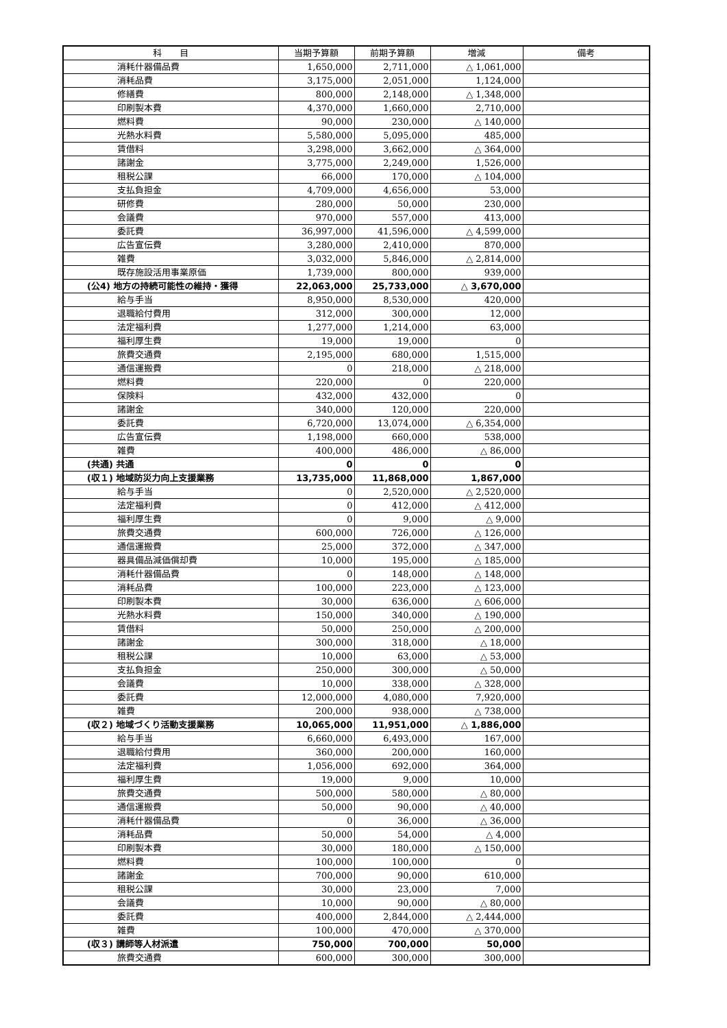| 科 目 | 当期予算額 | 前期予算額 | 増減 | 備考 |
| --- | --- | --- | --- | --- |
| 消耗什器備品費 | 1,650,000 | 2,711,000 | △ 1,061,000 | |
| 消耗品費 | 3,175,000 | 2,051,000 | 1,124,000 | |
| 修繕費 | 800,000 | 2,148,000 | △ 1,348,000 | |
| 印刷製本費 | 4,370,000 | 1,660,000 | 2,710,000 | |
| 燃料費 | 90,000 | 230,000 | △ 140,000 | |
| 光熱水料費 | 5,580,000 | 5,095,000 | 485,000 | |
| 賃借料 | 3,298,000 | 3,662,000 | △ 364,000 | |
| 諸謝金 | 3,775,000 | 2,249,000 | 1,526,000 | |
| 租税公課 | 66,000 | 170,000 | △ 104,000 | |
| 支払負担金 | 4,709,000 | 4,656,000 | 53,000 | |
| 研修費 | 280,000 | 50,000 | 230,000 | |
| 会議費 | 970,000 | 557,000 | 413,000 | |
| 委託費 | 36,997,000 | 41,596,000 | △ 4,599,000 | |
| 広告宣伝費 | 3,280,000 | 2,410,000 | 870,000 | |
| 雑費 | 3,032,000 | 5,846,000 | △ 2,814,000 | |
| 既存施設活用事業原価 | 1,739,000 | 800,000 | 939,000 | |
| (公4) 地方の持続可能性の維持・獲得 | 22,063,000 | 25,733,000 | △ 3,670,000 | |
| 給与手当 | 8,950,000 | 8,530,000 | 420,000 | |
| 退職給付費用 | 312,000 | 300,000 | 12,000 | |
| 法定福利費 | 1,277,000 | 1,214,000 | 63,000 | |
| 福利厚生費 | 19,000 | 19,000 | 0 | |
| 旅費交通費 | 2,195,000 | 680,000 | 1,515,000 | |
| 通信運搬費 | 0 | 218,000 | △ 218,000 | |
| 燃料費 | 220,000 | 0 | 220,000 | |
| 保険料 | 432,000 | 432,000 | 0 | |
| 諸謝金 | 340,000 | 120,000 | 220,000 | |
| 委託費 | 6,720,000 | 13,074,000 | △ 6,354,000 | |
| 広告宣伝費 | 1,198,000 | 660,000 | 538,000 | |
| 雑費 | 400,000 | 486,000 | △ 86,000 | |
| (共通) 共通 | 0 | 0 | 0 | |
| (収１) 地域防災力向上支援業務 | 13,735,000 | 11,868,000 | 1,867,000 | |
| 給与手当 | 0 | 2,520,000 | △ 2,520,000 | |
| 法定福利費 | 0 | 412,000 | △ 412,000 | |
| 福利厚生費 | 0 | 9,000 | △ 9,000 | |
| 旅費交通費 | 600,000 | 726,000 | △ 126,000 | |
| 通信運搬費 | 25,000 | 372,000 | △ 347,000 | |
| 器具備品減価償却費 | 10,000 | 195,000 | △ 185,000 | |
| 消耗什器備品費 | 0 | 148,000 | △ 148,000 | |
| 消耗品費 | 100,000 | 223,000 | △ 123,000 | |
| 印刷製本費 | 30,000 | 636,000 | △ 606,000 | |
| 光熱水料費 | 150,000 | 340,000 | △ 190,000 | |
| 賃借料 | 50,000 | 250,000 | △ 200,000 | |
| 諸謝金 | 300,000 | 318,000 | △ 18,000 | |
| 租税公課 | 10,000 | 63,000 | △ 53,000 | |
| 支払負担金 | 250,000 | 300,000 | △ 50,000 | |
| 会議費 | 10,000 | 338,000 | △ 328,000 | |
| 委託費 | 12,000,000 | 4,080,000 | 7,920,000 | |
| 雑費 | 200,000 | 938,000 | △ 738,000 | |
| (収２) 地域づくり活動支援業務 | 10,065,000 | 11,951,000 | △ 1,886,000 | |
| 給与手当 | 6,660,000 | 6,493,000 | 167,000 | |
| 退職給付費用 | 360,000 | 200,000 | 160,000 | |
| 法定福利費 | 1,056,000 | 692,000 | 364,000 | |
| 福利厚生費 | 19,000 | 9,000 | 10,000 | |
| 旅費交通費 | 500,000 | 580,000 | △ 80,000 | |
| 通信運搬費 | 50,000 | 90,000 | △ 40,000 | |
| 消耗什器備品費 | 0 | 36,000 | △ 36,000 | |
| 消耗品費 | 50,000 | 54,000 | △ 4,000 | |
| 印刷製本費 | 30,000 | 180,000 | △ 150,000 | |
| 燃料費 | 100,000 | 100,000 | 0 | |
| 諸謝金 | 700,000 | 90,000 | 610,000 | |
| 租税公課 | 30,000 | 23,000 | 7,000 | |
| 会議費 | 10,000 | 90,000 | △ 80,000 | |
| 委託費 | 400,000 | 2,844,000 | △ 2,444,000 | |
| 雑費 | 100,000 | 470,000 | △ 370,000 | |
| (収３) 講師等人材派遣 | 750,000 | 700,000 | 50,000 | |
| 旅費交通費 | 600,000 | 300,000 | 300,000 | |